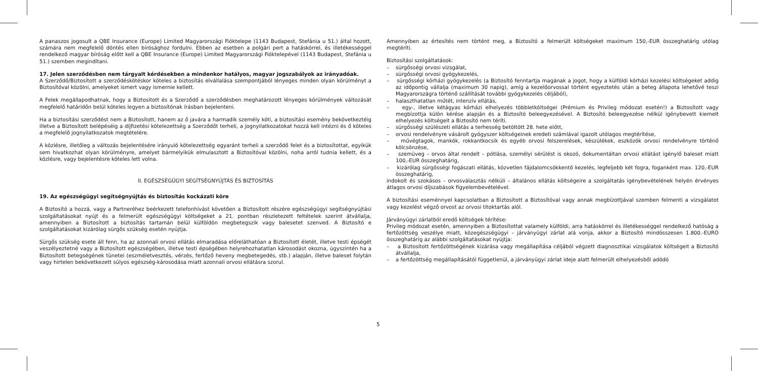A panaszos jogosult a QBE Insurance (Europe) Limited Magyarországi Fióktelepe (1143 Budapest, Stefánia u 51.) által hozott, számára nem megfelelő döntés ellen bírósághoz fordulni. Ebben az esetben a polgári pert a hatáskörrel, és illetékességgel rendelkező magyar bíróság előtt kell a QBE Insurance (Europe) Limited Magyarországi Fióktelepével (1143 Budapest, Stefánia u 51.) szemben megindítani.
17. Jelen szerződésben nem tárgyalt kérdésekben a mindenkor hatályos, magyar jogszabályok az irányadóak.
A Szerződő/Biztosított a szerződéskötéskor köteles a biztosítás elvállalása szempontjából lényeges minden olyan körülményt a Biztosítóval közölni, amelyeket ismert vagy ismernie kellett.
A Felek megállapodhatnak, hogy a Biztosított és a Szerződő a szerződésben meghatározott lényeges körülmények változását megfelelő határidőn belül köteles legyen a biztosítónak írásban bejelenteni.
Ha a biztosítási szerződést nem a Biztosított, hanem az ő javára a harmadik személy köti, a biztosítási esemény bekövetkeztéig illetve a Biztosított belépéséig a díjfizetési kötelezettség a Szerződőt terheli, a jognyilatkozatokat hozzá kell intézni és ő köteles a megfelelő jognyilatkozatok megtételére.
A közlésre, illetőleg a változás bejelentésére irányuló kötelezettség egyaránt terheli a szerződő felet és a biztosítottat, egyikük sem hivatkozhat olyan körülményre, amelyet bármelyikük elmulasztott a Biztosítóval közölni, noha arról tudnia kellett, és a közlésre, vagy bejelentésre köteles lett volna.
II. EGÉSZSÉGÜGYI SEGÍTSÉGNYÚJTÁS ÉS BIZTOSÍTÁS
19. Az egészségügyi segítségnyújtás és biztosítás kockázati köre
A Biztosító a hozzá, vagy a Partneréhez beérkezett telefonhívást követően a Biztosított részére egészségügyi segítségnyújtási szolgáltatásokat nyújt és a felmerült egészségügyi költségeket a 21. pontban részletezett feltételek szerint átvállalja, amennyiben a Biztosított a biztosítás tartamán belül külföldön megbetegszik vagy balesetet szenved. A Biztosító e szolgáltatásokat kizárólag sürgős szükség esetén nyújtja.
Sürgős szükség esete áll fenn, ha az azonnali orvosi ellátás elmaradása előreláthatóan a Biztosított életét, illetve testi épségét veszélyeztetné vagy a Biztosított egészségében, illetve testi épségében helyrehozhatatlan károsodást okozna, úgyszintén ha a Biztosított betegségének tünetei (eszméletvesztés, vérzés, fertőző heveny megbetegedés, stb.) alapján, illetve baleset folytán vagy hirtelen bekövetkezett súlyos egészség-károsodása miatt azonnali orvosi ellátásra szorul.
Amennyiben az értesítés nem történt meg, a Biztosító a felmerült költségeket maximum 150,-EUR összeghatárig utólag megtéríti.
Biztosítási szolgáltatások:
– sürgősségi orvosi vizsgálat,
– sürgősségi orvosi gyógykezelés,
– sürgősségi kórházi gyógykezelés (a Biztosító fenntartja magának a jogot, hogy a külföldi kórházi kezelési költségeket addig az időpontig vállalja (maximum 30 napig), amíg a kezelőorvossal történt egyeztetés után a beteg állapota lehetővé teszi Magyarországra történő szállítását további gyógykezelés céljából),
– halaszthatatlan műtét, intenzív ellátás,
– egy-, illetve kétágyas kórházi elhelyezés többletköltségei (Prémium és Privileg módozat esetén!) a Biztosított vagy megbízottja külön kérése alapján és a Biztosító beleegyezésével. A Biztosító beleegyezése nélkül igénybevett kiemelt elhelyezés költségeit a Biztosító nem téríti.
– sürgősségi szülészeti ellátás a terhesség betöltött 28. hete előtt,
– orvosi rendelvényre vásárolt gyógyszer költségeinek eredeti számlával igazolt utólagos megtérítése,
– művégtagok, mankók, rokkantkocsik és egyéb orvosi felszerelések, készülékek, eszközök orvosi rendelvényre történő kölcsönzése,
– szemüveg – orvos által rendelt – pótlása, személyi sérülést is okozó, dokumentáltan orvosi ellátást igénylő baleset miatt 100,-EUR összeghatárig,
– kizárólag sürgősségi fogászati ellátás, közvetlen fájdalomcsökkentő kezelés, legfeljebb két fogra, foganként max. 120,-EUR összeghatárig,
indokolt és szokásos – orvosválasztás nélküli – általános ellátás költségeire a szolgáltatás igénybevételének helyén érvényes átlagos orvosi díjszabások figyelembevételével.
A biztosítási eseménnyel kapcsolatban a Biztosított a Biztosítóval vagy annak megbízottjával szemben felmenti a vizsgálatot vagy kezelést végző orvost az orvosi titoktartás alól.
Járványügyi zárlatból eredő költségek térítése:
Privileg módozat esetén, amennyiben a Biztosítottat valamely külföldi, arra hatáskörrel és illetékességgel rendelkező hatóság a fertőzöttség veszélye miatt, közegészségügyi – járványügyi zárlat alá vonja, akkor a Biztosító mindösszesen 1.800.-EURÓ összeghatárig az alábbi szolgáltatásokat nyújtja:
– a Biztosított fertőzöttségének kizárása vagy megállapítása céljából végzett diagnosztikai vizsgálatok költségeit a Biztosító átvállalja,
– a fertőzöttség megállapításától függetlenül, a járványügyi zárlat ideje alatt felmerült elhelyezésből adódó
5